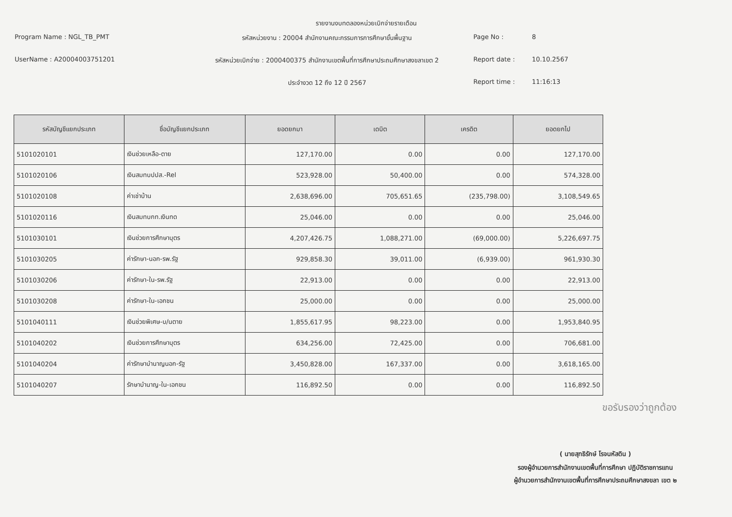รายงานงบทดลองหน่วยเบิกจ่ายรายเดือน
Program Name : NGL_TB_PMT
รหัสหน่วยงาน : 20004 สำนักงานคณะกรรมการการศึกษาขั้นพื้นฐาน
Page No :
8
UserName : A20004003751201
รหัสหน่วยเบิกจ่าย : 2000400375 สำนักงานเขตพื้นที่การศึกษาประถมศึกษาสงขลาเขต 2
Report date :
10.10.2567
ประจำงวด 12 ถึง 12 ปี 2567
Report time :
11:16:13
| รหัสบัญชีแยกประเภท | ชื่อบัญชีแยกประเภท | ยอดยกมา | เดบิต | เครดิต | ยอดยกไป |
| --- | --- | --- | --- | --- | --- |
| 5101020101 | เงินช่วยเหลือ-ตาย | 127,170.00 | 0.00 | 0.00 | 127,170.00 |
| 5101020106 | เงินสมทบปปส.-Rel | 523,928.00 | 50,400.00 | 0.00 | 574,328.00 |
| 5101020108 | ค่าเช่าบ้าน | 2,638,696.00 | 705,651.65 | (235,798.00) | 3,108,549.65 |
| 5101020116 | เงินสมทบกท.เงินทด | 25,046.00 | 0.00 | 0.00 | 25,046.00 |
| 5101030101 | เงินช่วยการศึกษาบุตร | 4,207,426.75 | 1,088,271.00 | (69,000.00) | 5,226,697.75 |
| 5101030205 | ค่ารักษา-นอก-รพ.รัฐ | 929,858.30 | 39,011.00 | (6,939.00) | 961,930.30 |
| 5101030206 | ค่ารักษา-ใน-รพ.รัฐ | 22,913.00 | 0.00 | 0.00 | 22,913.00 |
| 5101030208 | ค่ารักษา-ใน-เอกชน | 25,000.00 | 0.00 | 0.00 | 25,000.00 |
| 5101040111 | เงินช่วยพิเศษ-บ/นตาย | 1,855,617.95 | 98,223.00 | 0.00 | 1,953,840.95 |
| 5101040202 | เงินช่วยการศึกษาบุตร | 634,256.00 | 72,425.00 | 0.00 | 706,681.00 |
| 5101040204 | ค่ารักษาบำนาญนอก-รัฐ | 3,450,828.00 | 167,337.00 | 0.00 | 3,618,165.00 |
| 5101040207 | รักษาบำนาญ-ใน-เอกชน | 116,892.50 | 0.00 | 0.00 | 116,892.50 |
ขอรับรองว่าถูกต้อง
( นายสุทธิรักษ์ โรจนหัสดิน )
รองผู้อำนวยการสำนักงานเขตพื้นที่การศึกษา ปฏิบัติราชการแทน
ผู้อำนวยการสำนักงานเขตพื้นที่การศึกษาประถมศึกษาสงขลา เขต ๒